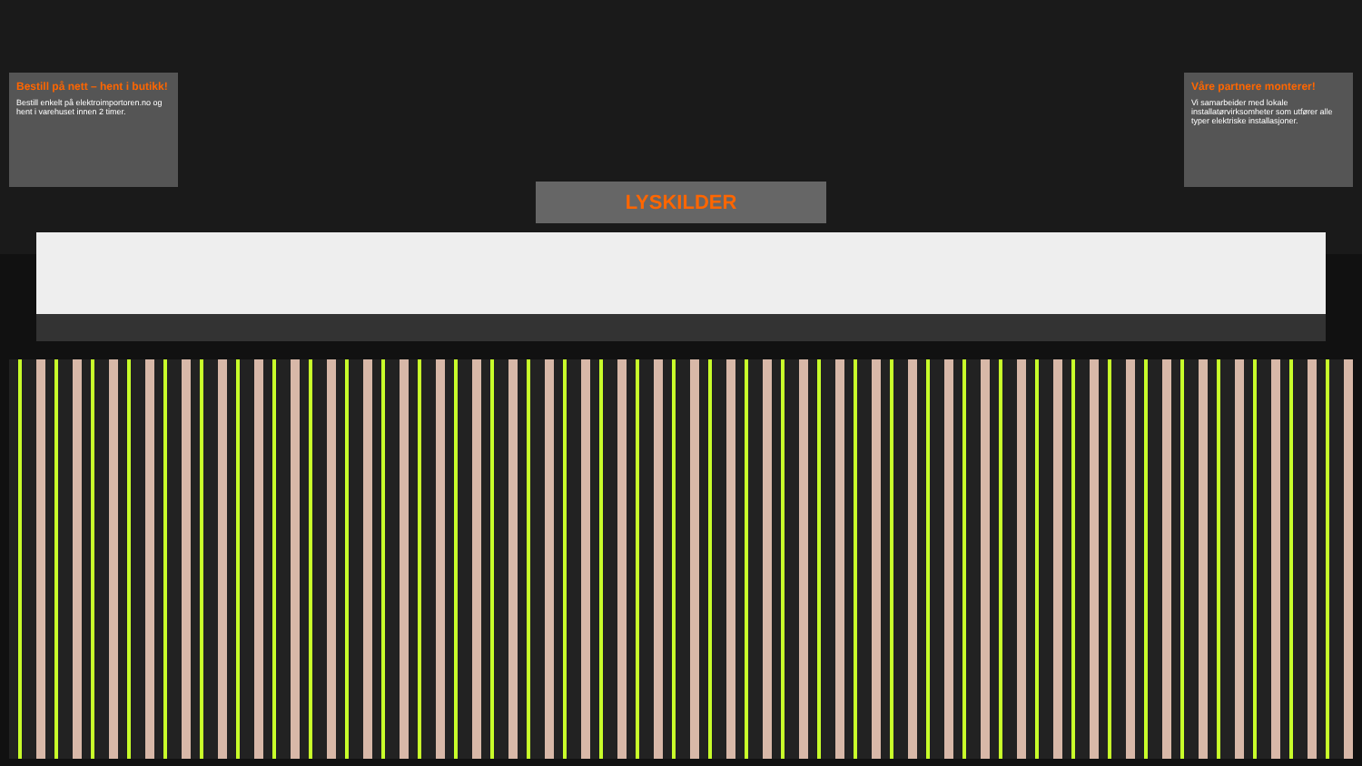Bestill på nett – hent i butikk!
Bestill enkelt på elektroimportoren.no og hent i varehuset innen 2 timer.
Våre partnere monterer!
Vi samarbeider med lokale installatørvirksomheter som utfører alle typer elektriske installasjoner.
LYSKILDER